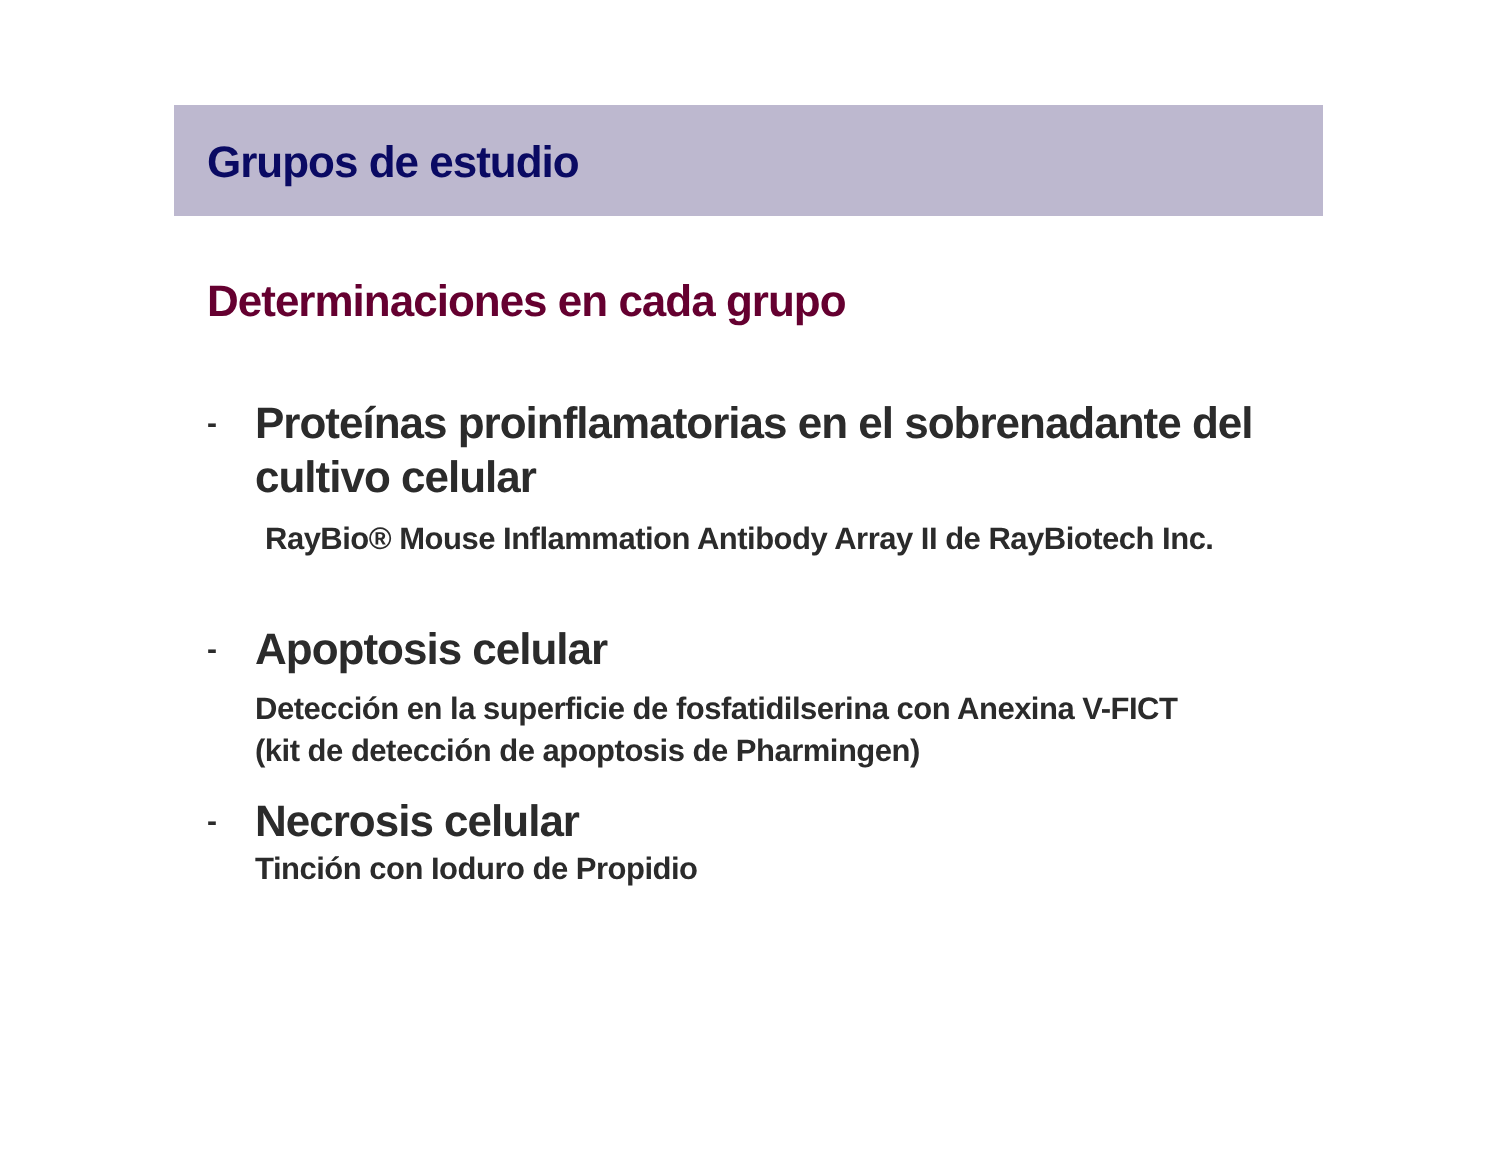Grupos de estudio
Determinaciones en cada grupo
-
Proteínas proinflamatorias en el sobrenadante del
cultivo celular
RayBio® Mouse Inflammation Antibody Array II de RayBiotech Inc.
-
Apoptosis celular
Detección en la superficie de fosfatidilserina con Anexina V-FICT
(kit de detección de apoptosis de Pharmingen)
-
Necrosis celular
Tinción con Ioduro de Propidio